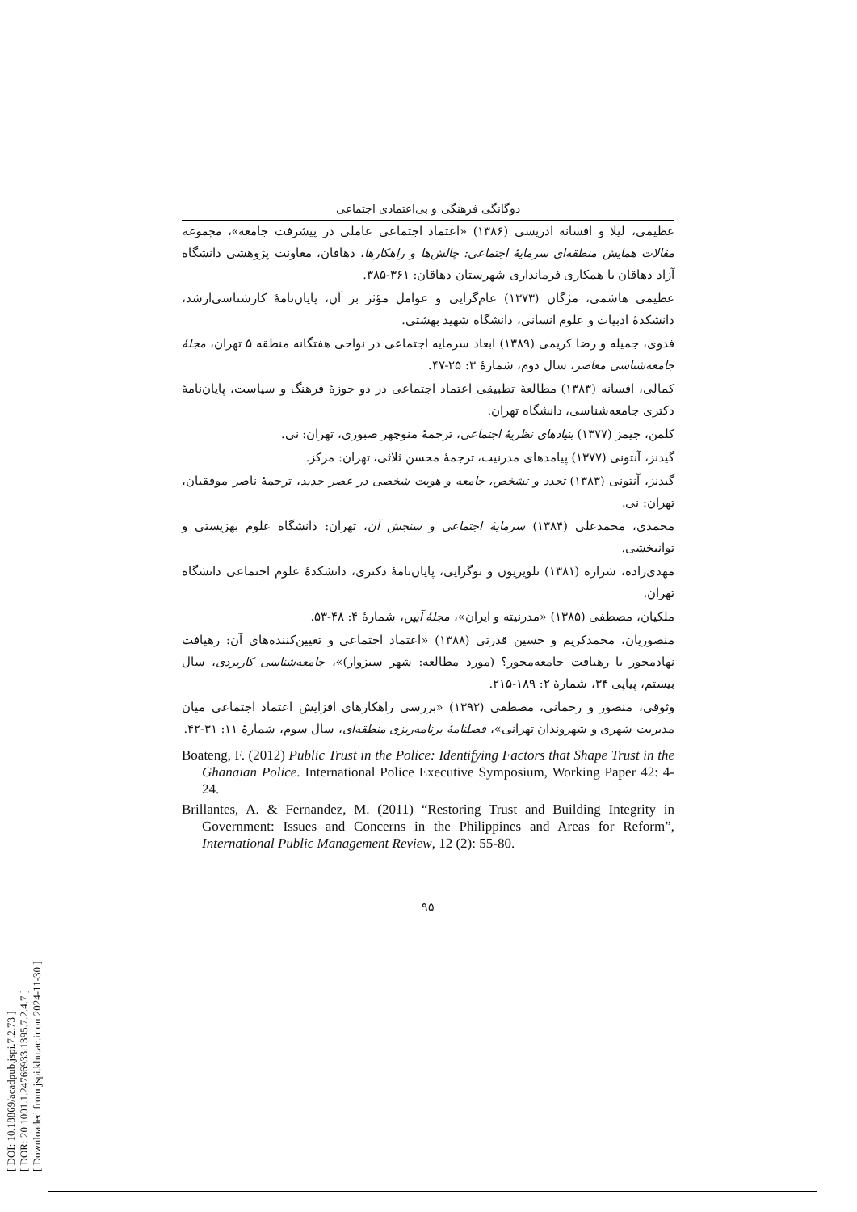[ DOI: 10.18869/acadpub.jspi.7.2.73 ]
[ DOR: 20.1001.1.24766933.1395.7.2.4.7 ]
[ Downloaded from jspi.khu.ac.ir on 2024-11-30 ]
دوگانگی فرهنگی و بی‌اعتمادی اجتماعی
عظیمی، لیلا و افسانه ادریسی (۱۳۸۶) «اعتماد اجتماعی عاملی در پیشرفت جامعه»، مجموعه مقالات همایش منطقه‌ای سرمایهٔ اجتماعی: چالش‌ها و راهکارها، دهاقان، معاونت پژوهشی دانشگاه آزاد دهاقان با همکاری فرمانداری شهرستان دهاقان: ۳۶۱-۳۸۵.
عظیمی هاشمی، مژگان (۱۳۷۳) عام‌گرایی و عوامل مؤثر بر آن، پایان‌نامهٔ کارشناسی‌ارشد، دانشکدهٔ ادبیات و علوم انسانی، دانشگاه شهید بهشتی.
فدوی، جمیله و رضا کریمی (۱۳۸۹) ابعاد سرمایه اجتماعی در نواحی هفتگانه منطقه ۵ تهران، مجلهٔ جامعه‌شناسی معاصر، سال دوم، شمارهٔ ۳: ۲۵-۴۷.
کمالی، افسانه (۱۳۸۳) مطالعهٔ تطبیقی اعتماد اجتماعی در دو حوزهٔ فرهنگ و سیاست، پایان‌نامهٔ دکتری جامعه‌شناسی، دانشگاه تهران.
کلمن، جیمز (۱۳۷۷) بنیادهای نظریهٔ اجتماعی، ترجمهٔ منوچهر صبوری، تهران: نی.
گیدنز، آنتونی (۱۳۷۷) پیامدهای مدرنیت، ترجمهٔ محسن ثلاثی، تهران: مرکز.
گیدنز، آنتونی (۱۳۸۳) تجدد و تشخص، جامعه و هویت شخصی در عصر جدید، ترجمهٔ ناصر موفقیان، تهران: نی.
محمدی، محمدعلی (۱۳۸۴) سرمایهٔ اجتماعی و سنجش آن، تهران: دانشگاه علوم بهزیستی و توانبخشی.
مهدی‌زاده، شراره (۱۳۸۱) تلویزیون و نوگرایی، پایان‌نامهٔ دکتری، دانشکدهٔ علوم اجتماعی دانشگاه تهران.
ملکیان، مصطفی (۱۳۸۵) «مدرنیته و ایران»، مجلهٔ آیین، شمارهٔ ۴: ۴۸-۵۳.
منصوریان، محمدکریم و حسین قدرتی (۱۳۸۸) «اعتماد اجتماعی و تعیین‌کننده‌های آن: رهیافت نهادمحور یا رهیافت جامعه‌محور؟ (مورد مطالعه: شهر سبزوار)»، جامعه‌شناسی کاربردی، سال بیستم، پیاپی ۳۴، شمارهٔ ۲: ۱۸۹-۲۱۵.
وثوقی، منصور و رحمانی، مصطفی (۱۳۹۲) «بررسی راهکارهای افزایش اعتماد اجتماعی میان مدیریت شهری و شهروندان تهرانی»، فصلنامهٔ برنامه‌ریزی منطقه‌ای، سال سوم، شمارهٔ ۱۱: ۳۱-۴۲.
Boateng, F. (2012) Public Trust in the Police: Identifying Factors that Shape Trust in the Ghanaian Police. International Police Executive Symposium, Working Paper 42: 4-24.
Brillantes, A. & Fernandez, M. (2011) “Restoring Trust and Building Integrity in Government: Issues and Concerns in the Philippines and Areas for Reform”, International Public Management Review, 12 (2): 55-80.
۹۵